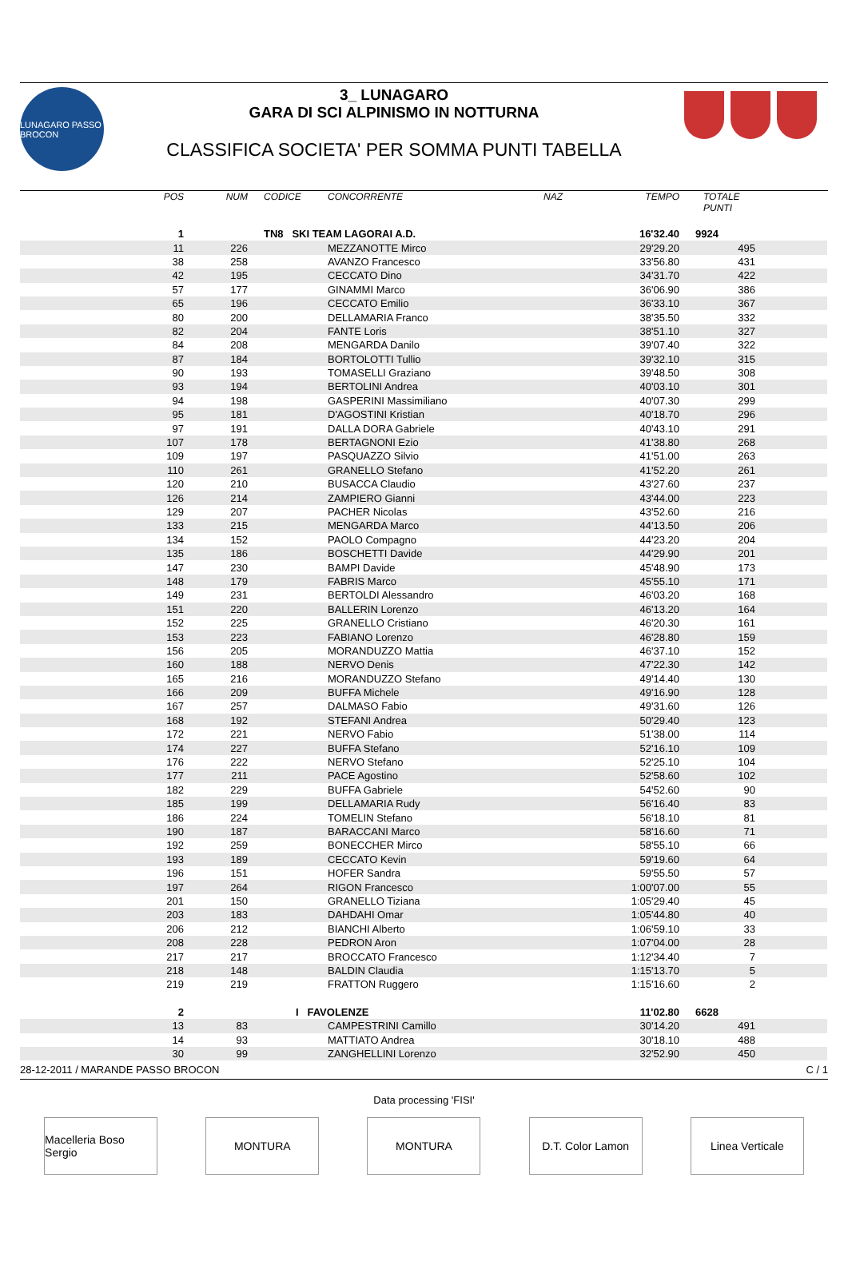LUNAGARO PASSO BROCON
3_ LUNAGARO
GARA DI SCI ALPINISMO IN NOTTURNA
CLASSIFICA SOCIETA' PER SOMMA PUNTI TABELLA
| POS | NUM | CODICE | CONCORRENTE | NAZ | TEMPO | TOTALE PUNTI |
| --- | --- | --- | --- | --- | --- | --- |
| 1 | | TN8 SKI TEAM LAGORAI A.D. | | | 16'32.40 | 9924 |
| 11 | 226 | | MEZZANOTTE Mirco | | 29'29.20 | 495 |
| 38 | 258 | | AVANZO Francesco | | 33'56.80 | 431 |
| 42 | 195 | | CECCATO Dino | | 34'31.70 | 422 |
| 57 | 177 | | GINAMMI Marco | | 36'06.90 | 386 |
| 65 | 196 | | CECCATO Emilio | | 36'33.10 | 367 |
| 80 | 200 | | DELLAMARIA Franco | | 38'35.50 | 332 |
| 82 | 204 | | FANTE Loris | | 38'51.10 | 327 |
| 84 | 208 | | MENGARDA Danilo | | 39'07.40 | 322 |
| 87 | 184 | | BORTOLOTTI Tullio | | 39'32.10 | 315 |
| 90 | 193 | | TOMASELLI Graziano | | 39'48.50 | 308 |
| 93 | 194 | | BERTOLINI Andrea | | 40'03.10 | 301 |
| 94 | 198 | | GASPERINI Massimiliano | | 40'07.30 | 299 |
| 95 | 181 | | D'AGOSTINI Kristian | | 40'18.70 | 296 |
| 97 | 191 | | DALLA DORA Gabriele | | 40'43.10 | 291 |
| 107 | 178 | | BERTAGNONI Ezio | | 41'38.80 | 268 |
| 109 | 197 | | PASQUAZZO Silvio | | 41'51.00 | 263 |
| 110 | 261 | | GRANELLO Stefano | | 41'52.20 | 261 |
| 120 | 210 | | BUSACCA Claudio | | 43'27.60 | 237 |
| 126 | 214 | | ZAMPIERO Gianni | | 43'44.00 | 223 |
| 129 | 207 | | PACHER Nicolas | | 43'52.60 | 216 |
| 133 | 215 | | MENGARDA Marco | | 44'13.50 | 206 |
| 134 | 152 | | PAOLO Compagno | | 44'23.20 | 204 |
| 135 | 186 | | BOSCHETTI Davide | | 44'29.90 | 201 |
| 147 | 230 | | BAMPI Davide | | 45'48.90 | 173 |
| 148 | 179 | | FABRIS Marco | | 45'55.10 | 171 |
| 149 | 231 | | BERTOLDI Alessandro | | 46'03.20 | 168 |
| 151 | 220 | | BALLERIN Lorenzo | | 46'13.20 | 164 |
| 152 | 225 | | GRANELLO Cristiano | | 46'20.30 | 161 |
| 153 | 223 | | FABIANO Lorenzo | | 46'28.80 | 159 |
| 156 | 205 | | MORANDUZZO Mattia | | 46'37.10 | 152 |
| 160 | 188 | | NERVO Denis | | 47'22.30 | 142 |
| 165 | 216 | | MORANDUZZO Stefano | | 49'14.40 | 130 |
| 166 | 209 | | BUFFA Michele | | 49'16.90 | 128 |
| 167 | 257 | | DALMASO Fabio | | 49'31.60 | 126 |
| 168 | 192 | | STEFANI Andrea | | 50'29.40 | 123 |
| 172 | 221 | | NERVO Fabio | | 51'38.00 | 114 |
| 174 | 227 | | BUFFA Stefano | | 52'16.10 | 109 |
| 176 | 222 | | NERVO Stefano | | 52'25.10 | 104 |
| 177 | 211 | | PACE Agostino | | 52'58.60 | 102 |
| 182 | 229 | | BUFFA Gabriele | | 54'52.60 | 90 |
| 185 | 199 | | DELLAMARIA Rudy | | 56'16.40 | 83 |
| 186 | 224 | | TOMELIN Stefano | | 56'18.10 | 81 |
| 190 | 187 | | BARACCANI Marco | | 58'16.60 | 71 |
| 192 | 259 | | BONECCHER Mirco | | 58'55.10 | 66 |
| 193 | 189 | | CECCATO Kevin | | 59'19.60 | 64 |
| 196 | 151 | | HOFER Sandra | | 59'55.50 | 57 |
| 197 | 264 | | RIGON Francesco | | 1:00'07.00 | 55 |
| 201 | 150 | | GRANELLO Tiziana | | 1:05'29.40 | 45 |
| 203 | 183 | | DAHDAHI Omar | | 1:05'44.80 | 40 |
| 206 | 212 | | BIANCHI Alberto | | 1:06'59.10 | 33 |
| 208 | 228 | | PEDRON Aron | | 1:07'04.00 | 28 |
| 217 | 217 | | BROCCATO Francesco | | 1:12'34.40 | 7 |
| 218 | 148 | | BALDIN Claudia | | 1:15'13.70 | 5 |
| 219 | 219 | | FRATTON Ruggero | | 1:15'16.60 | 2 |
| 2 | | I FAVOLENZE | | | 11'02.80 | 6628 |
| 13 | 83 | | CAMPESTRINI Camillo | | 30'14.20 | 491 |
| 14 | 93 | | MATTIATO Andrea | | 30'18.10 | 488 |
| 30 | 99 | | ZANGHELLINI Lorenzo | | 32'52.90 | 450 |
28-12-2011 / MARANDE PASSO BROCON C / 1
Data processing 'FISI'
Macelleria Boso Sergio
MONTURA MONTURA D.T. Color Lamon Linea Verticale